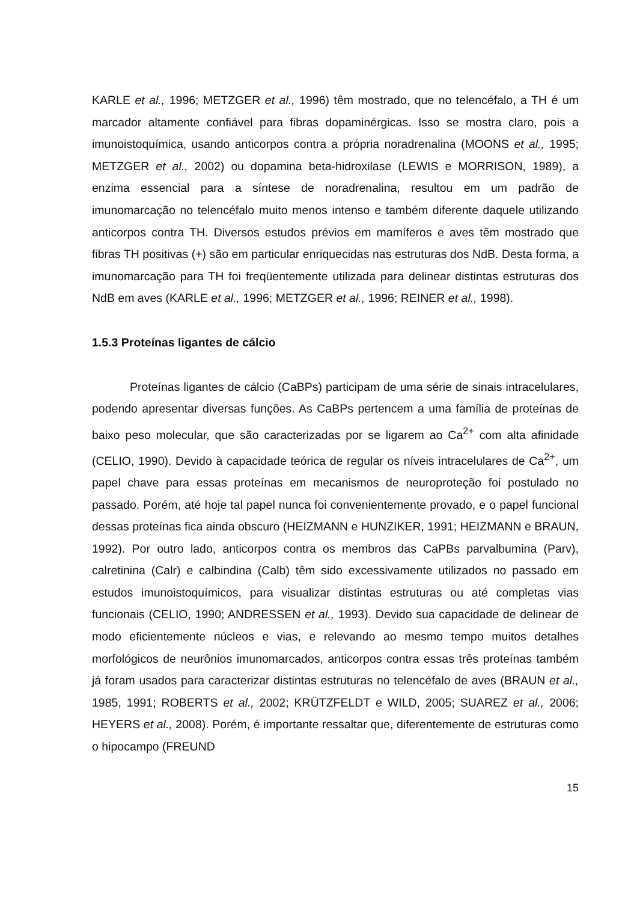KARLE et al., 1996; METZGER et al., 1996) têm mostrado, que no telencéfalo, a TH é um marcador altamente confiável para fibras dopaminérgicas. Isso se mostra claro, pois a imunoistoquímica, usando anticorpos contra a própria noradrenalina (MOONS et al., 1995; METZGER et al., 2002) ou dopamina beta-hidroxilase (LEWIS e MORRISON, 1989), a enzima essencial para a síntese de noradrenalina, resultou em um padrão de imunomarcação no telencéfalo muito menos intenso e também diferente daquele utilizando anticorpos contra TH. Diversos estudos prévios em mamíferos e aves têm mostrado que fibras TH positivas (+) são em particular enriquecidas nas estruturas dos NdB. Desta forma, a imunomarcação para TH foi freqüentemente utilizada para delinear distintas estruturas dos NdB em aves (KARLE et al., 1996; METZGER et al., 1996; REINER et al., 1998).
1.5.3 Proteínas ligantes de cálcio
Proteínas ligantes de cálcio (CaBPs) participam de uma série de sinais intracelulares, podendo apresentar diversas funções. As CaBPs pertencem a uma família de proteínas de baixo peso molecular, que são caracterizadas por se ligarem ao Ca<sup>2+</sup> com alta afinidade (CELIO, 1990). Devido à capacidade teórica de regular os níveis intracelulares de Ca<sup>2+</sup>, um papel chave para essas proteínas em mecanismos de neuroproteção foi postulado no passado. Porém, até hoje tal papel nunca foi convenientemente provado, e o papel funcional dessas proteínas fica ainda obscuro (HEIZMANN e HUNZIKER, 1991; HEIZMANN e BRAUN, 1992). Por outro lado, anticorpos contra os membros das CaPBs parvalbumina (Parv), calretinina (Calr) e calbindina (Calb) têm sido excessivamente utilizados no passado em estudos imunoistoquímicos, para visualizar distintas estruturas ou até completas vias funcionais (CELIO, 1990; ANDRESSEN et al., 1993). Devido sua capacidade de delinear de modo eficientemente núcleos e vias, e relevando ao mesmo tempo muitos detalhes morfológicos de neurônios imunomarcados, anticorpos contra essas três proteínas também já foram usados para caracterizar distintas estruturas no telencéfalo de aves (BRAUN et al., 1985, 1991; ROBERTS et al., 2002; KRÜTZFELDT e WILD, 2005; SUAREZ et al., 2006; HEYERS et al., 2008). Porém, é importante ressaltar que, diferentemente de estruturas como o hipocampo (FREUND
15